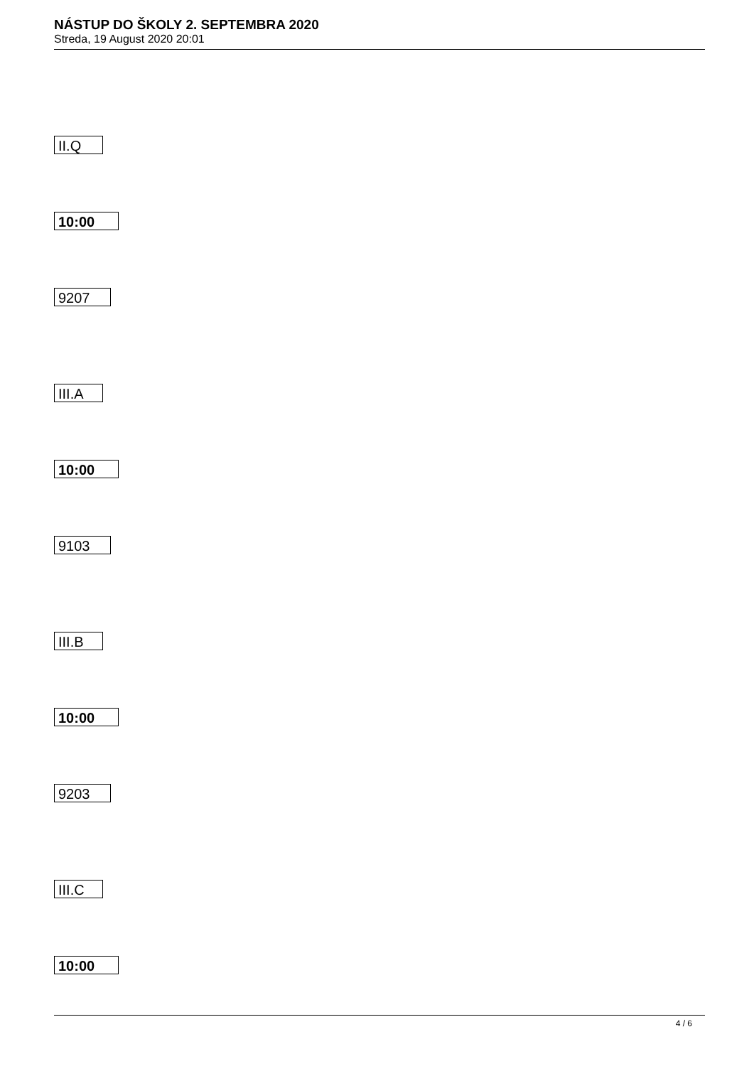NÁSTUP DO ŠKOLY 2. SEPTEMBRA 2020
Streda, 19 August 2020 20:01
II.Q
10:00
9207
III.A
10:00
9103
III.B
10:00
9203
III.C
10:00
4 / 6